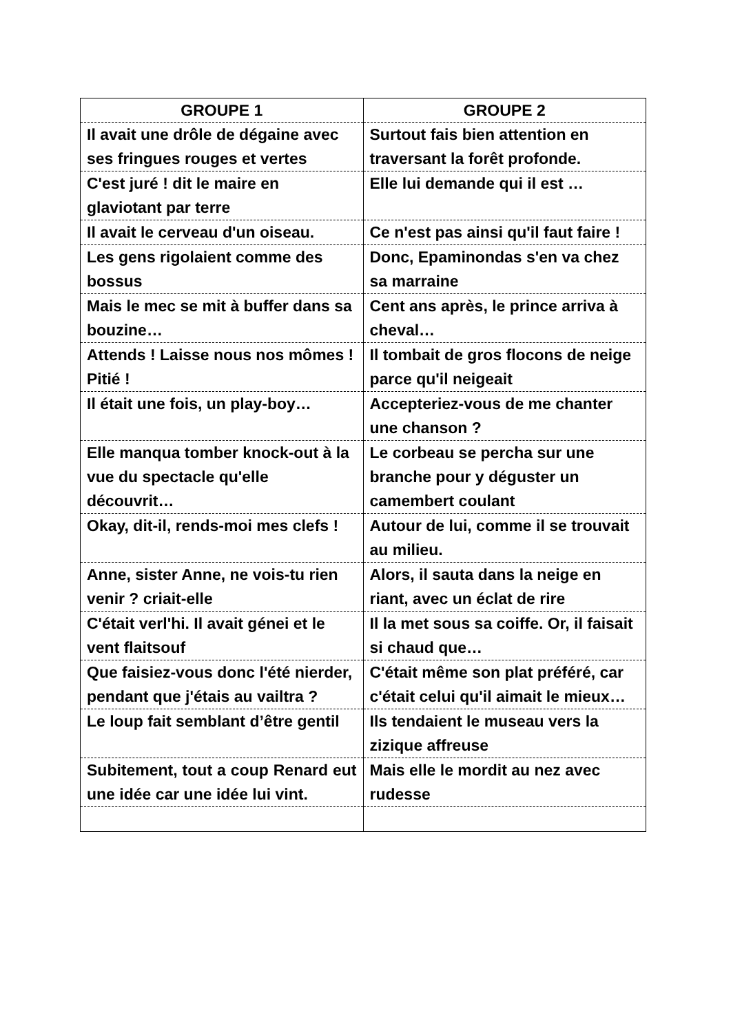| GROUPE 1 | GROUPE 2 |
| --- | --- |
| Il avait une drôle de dégaine avec ses fringues rouges et vertes | Surtout fais bien attention en traversant la forêt profonde. |
| C'est juré ! dit le maire en glaviotant par terre | Elle lui demande qui il est … |
| Il avait le cerveau d'un oiseau. | Ce n'est pas ainsi qu'il faut faire ! |
| Les gens rigolaient comme des bossus | Donc, Epaminondas s'en va chez sa marraine |
| Mais le mec se mit à buffer dans sa bouzine… | Cent ans après, le prince arriva à cheval… |
| Attends ! Laisse nous nos mômes ! Pitié ! | Il tombait de gros flocons de neige parce qu'il neigeait |
| Il était une fois, un play-boy… | Accepteriez-vous de me chanter une chanson ? |
| Elle manqua tomber knock-out à la vue du spectacle qu'elle découvrit… | Le corbeau se percha sur une branche pour y déguster un camembert coulant |
| Okay, dit-il, rends-moi mes clefs ! | Autour de lui, comme il se trouvait au milieu. |
| Anne, sister Anne, ne vois-tu rien venir ? criait-elle | Alors, il sauta dans la neige en riant, avec un éclat de rire |
| C'était verl'hi. Il avait génei et le vent flaitsouf | Il la met sous sa coiffe. Or, il faisait si chaud que… |
| Que faisiez-vous donc l'été nierder, pendant que j'étais au vailtra ? | C'était même son plat préféré, car c'était celui qu'il aimait le mieux… |
| Le loup fait semblant d’être gentil | Ils tendaient le museau vers la zizique affreuse |
| Subitement, tout a coup Renard eut une idée car une idée lui vint. | Mais elle le mordit au nez avec rudesse |